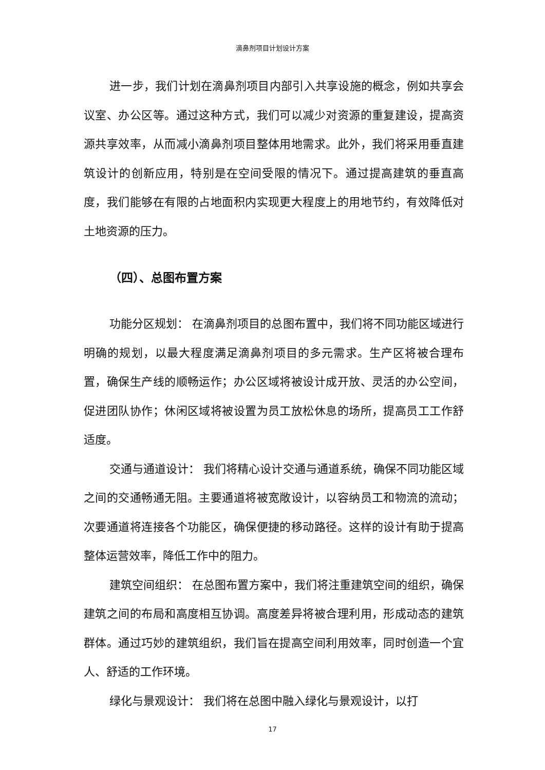滴鼻剂项目计划设计方案
进一步，我们计划在滴鼻剂项目内部引入共享设施的概念，例如共享会议室、办公区等。通过这种方式，我们可以减少对资源的重复建设，提高资源共享效率，从而减小滴鼻剂项目整体用地需求。此外，我们将采用垂直建筑设计的创新应用，特别是在空间受限的情况下。通过提高建筑的垂直高度，我们能够在有限的占地面积内实现更大程度上的用地节约，有效降低对土地资源的压力。
（四）、总图布置方案
功能分区规划： 在滴鼻剂项目的总图布置中，我们将不同功能区域进行明确的规划，以最大程度满足滴鼻剂项目的多元需求。生产区将被合理布置，确保生产线的顺畅运作；办公区域将被设计成开放、灵活的办公空间，促进团队协作；休闲区域将被设置为员工放松休息的场所，提高员工工作舒适度。
交通与通道设计： 我们将精心设计交通与通道系统，确保不同功能区域之间的交通畅通无阻。主要通道将被宽敞设计，以容纳员工和物流的流动；次要通道将连接各个功能区，确保便捷的移动路径。这样的设计有助于提高整体运营效率，降低工作中的阻力。
建筑空间组织： 在总图布置方案中，我们将注重建筑空间的组织，确保建筑之间的布局和高度相互协调。高度差异将被合理利用，形成动态的建筑群体。通过巧妙的建筑组织，我们旨在提高空间利用效率，同时创造一个宜人、舒适的工作环境。
绿化与景观设计： 我们将在总图中融入绿化与景观设计，以打
17